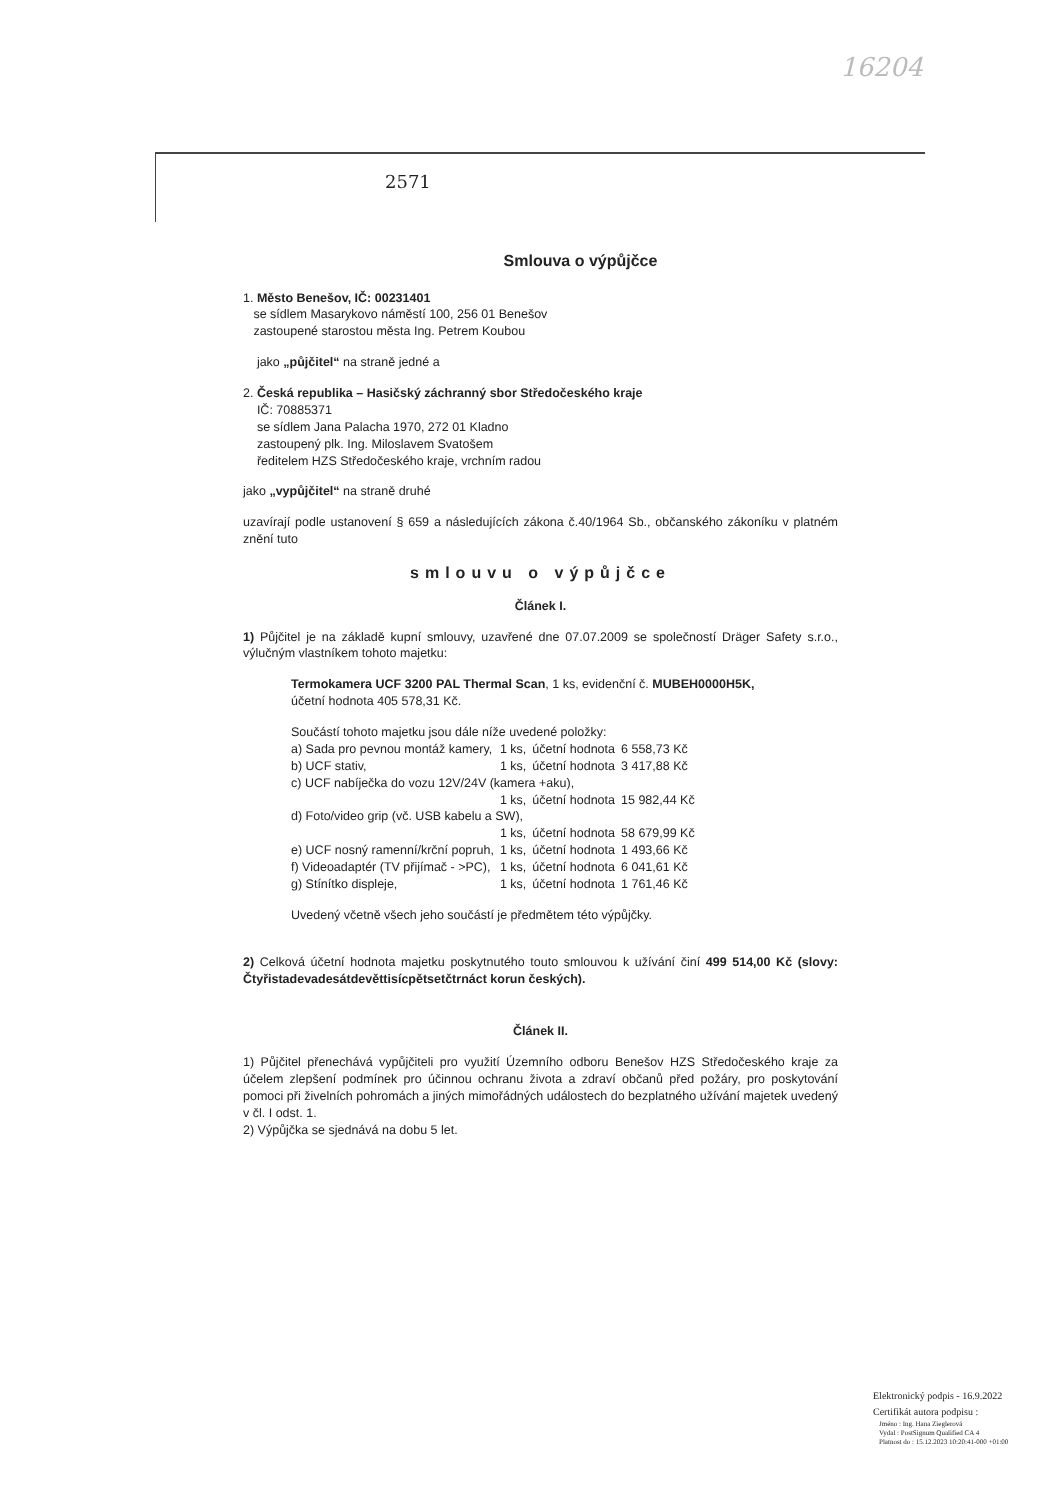16204
2571
Smlouva o výpůjčce
1. Město Benešov, IČ: 00231401
se sídlem Masarykovo náměstí 100, 256 01 Benešov
zastoupené starostou města Ing. Petrem Koubou
jako „půjčitel“ na straně jedné a
2. Česká republika – Hasičský záchranný sbor Středočeského kraje
IČ: 70885371
se sídlem Jana Palacha 1970, 272 01 Kladno
zastoupený plk. Ing. Miloslavem Svatošem
ředitelem HZS Středočeského kraje, vrchním radou
jako „vypůjčitel“ na straně druhé
uzavírají podle ustanovení § 659 a následujících zákona č.40/1964 Sb., občanského zákoníku v platném znění tuto
smlouvu o výpůjčce
Článek I.
1) Půjčitel je na základě kupní smlouvy, uzavřené dne 07.07.2009 se společností Dräger Safety s.r.o., výlučným vlastníkem tohoto majetku:
Termokamera UCF 3200 PAL Thermal Scan, 1 ks, evidenční č. MUBEH0000H5K,
účetní hodnota 405 578,31 Kč.
Součástí tohoto majetku jsou dále níže uvedené položky:
| a) Sada pro pevnou montáž kamery, | 1 ks, | účetní hodnota | 6 558,73 Kč |
| b) UCF stativ, | 1 ks, | účetní hodnota | 3 417,88 Kč |
| c) UCF nabíječka do vozu 12V/24V (kamera +aku), | | | |
| | 1 ks, | účetní hodnota | 15 982,44 Kč |
| d) Foto/video grip (vč. USB kabelu a SW), | | | |
| | 1 ks, | účetní hodnota | 58 679,99 Kč |
| e) UCF nosný ramenní/krční popruh, | 1 ks, | účetní hodnota | 1 493,66 Kč |
| f) Videoadaptér (TV přijímač - >PC), | 1 ks, | účetní hodnota | 6 041,61 Kč |
| g) Stínítko displeje, | 1 ks, | účetní hodnota | 1 761,46 Kč |
Uvedený včetně všech jeho součástí je předmětem této výpůjčky.
2) Celková účetní hodnota majetku poskytnutého touto smlouvou k užívání činí 499 514,00 Kč (slovy: Čtyřistadevadesátdevěttisícpětsetčtrnáct korun českých).
Článek II.
1) Půjčitel přenechává vypůjčiteli pro využití Územního odboru Benešov HZS Středočeského kraje za účelem zlepšení podmínek pro účinnou ochranu života a zdraví občanů před požáry, pro poskytování pomoci při živelních pohromách a jiných mimořádných událostech do bezplatného užívání majetek uvedený v čl. I odst. 1.
2) Výpůjčka se sjednává na dobu 5 let.
Elektronický podpis - 16.9.2022
Certifikát autora podpisu :
Jméno : Ing. Hana Zieglerová
Vydal : PostSignum Qualified CA 4
Platnost do : 15.12.2023 10:20:41-000 +01:00